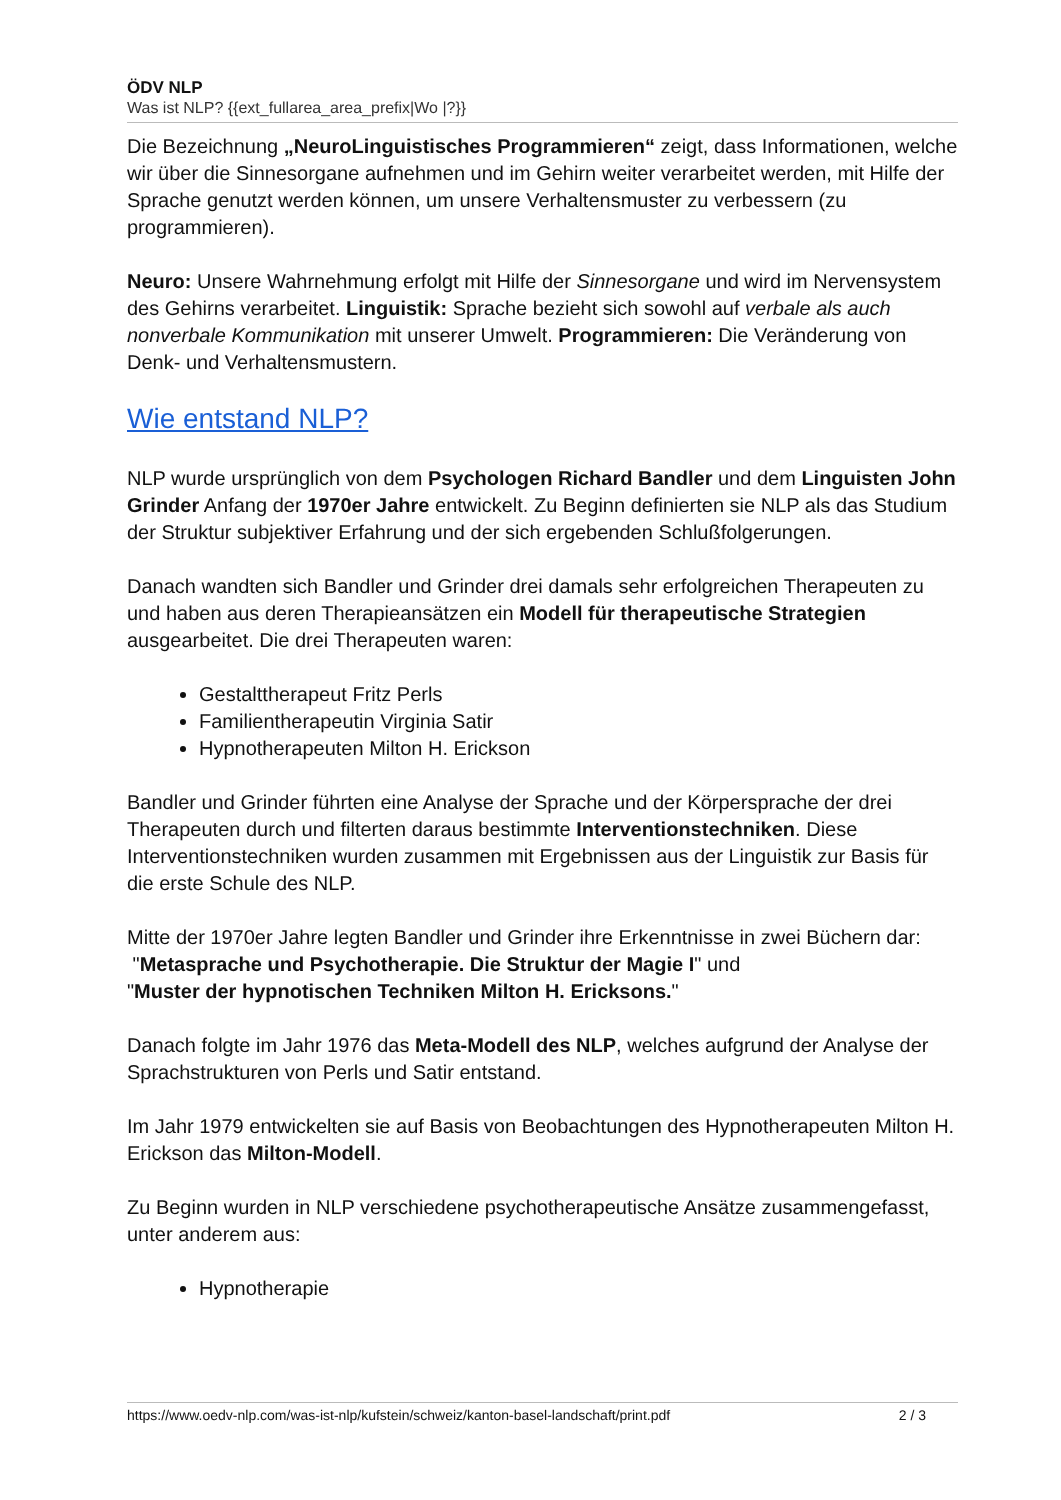ÖDV NLP
Was ist NLP? {{ext_fullarea_area_prefix|Wo |?}}
Die Bezeichnung „NeuroLinguistisches Programmieren“ zeigt, dass Informationen, welche wir über die Sinnesorgane aufnehmen und im Gehirn weiter verarbeitet werden, mit Hilfe der Sprache genutzt werden können, um unsere Verhaltensmuster zu verbessern (zu programmieren).
Neuro: Unsere Wahrnehmung erfolgt mit Hilfe der Sinnesorgane und wird im Nervensystem des Gehirns verarbeitet. Linguistik: Sprache bezieht sich sowohl auf verbale als auch nonverbale Kommunikation mit unserer Umwelt. Programmieren: Die Veränderung von Denk- und Verhaltensmustern.
Wie entstand NLP?
NLP wurde ursprünglich von dem Psychologen Richard Bandler und dem Linguisten John Grinder Anfang der 1970er Jahre entwickelt. Zu Beginn definierten sie NLP als das Studium der Struktur subjektiver Erfahrung und der sich ergebenden Schlußfolgerungen.
Danach wandten sich Bandler und Grinder drei damals sehr erfolgreichen Therapeuten zu und haben aus deren Therapieansätzen ein Modell für therapeutische Strategien ausgearbeitet. Die drei Therapeuten waren:
Gestalttherapeut Fritz Perls
Familientherapeutin Virginia Satir
Hypnotherapeuten Milton H. Erickson
Bandler und Grinder führten eine Analyse der Sprache und der Körpersprache der drei Therapeuten durch und filterten daraus bestimmte Interventionstechniken. Diese Interventionstechniken wurden zusammen mit Ergebnissen aus der Linguistik zur Basis für die erste Schule des NLP.
Mitte der 1970er Jahre legten Bandler und Grinder ihre Erkenntnisse in zwei Büchern dar:
"Metasprache und Psychotherapie. Die Struktur der Magie I" und
"Muster der hypnotischen Techniken Milton H. Ericksons."
Danach folgte im Jahr 1976 das Meta-Modell des NLP, welches aufgrund der Analyse der Sprachstrukturen von Perls und Satir entstand.
Im Jahr 1979 entwickelten sie auf Basis von Beobachtungen des Hypnotherapeuten Milton H. Erickson das Milton-Modell.
Zu Beginn wurden in NLP verschiedene psychotherapeutische Ansätze zusammengefasst, unter anderem aus:
Hypnotherapie
https://www.oedv-nlp.com/was-ist-nlp/kufstein/schweiz/kanton-basel-landschaft/print.pdf 2 / 3